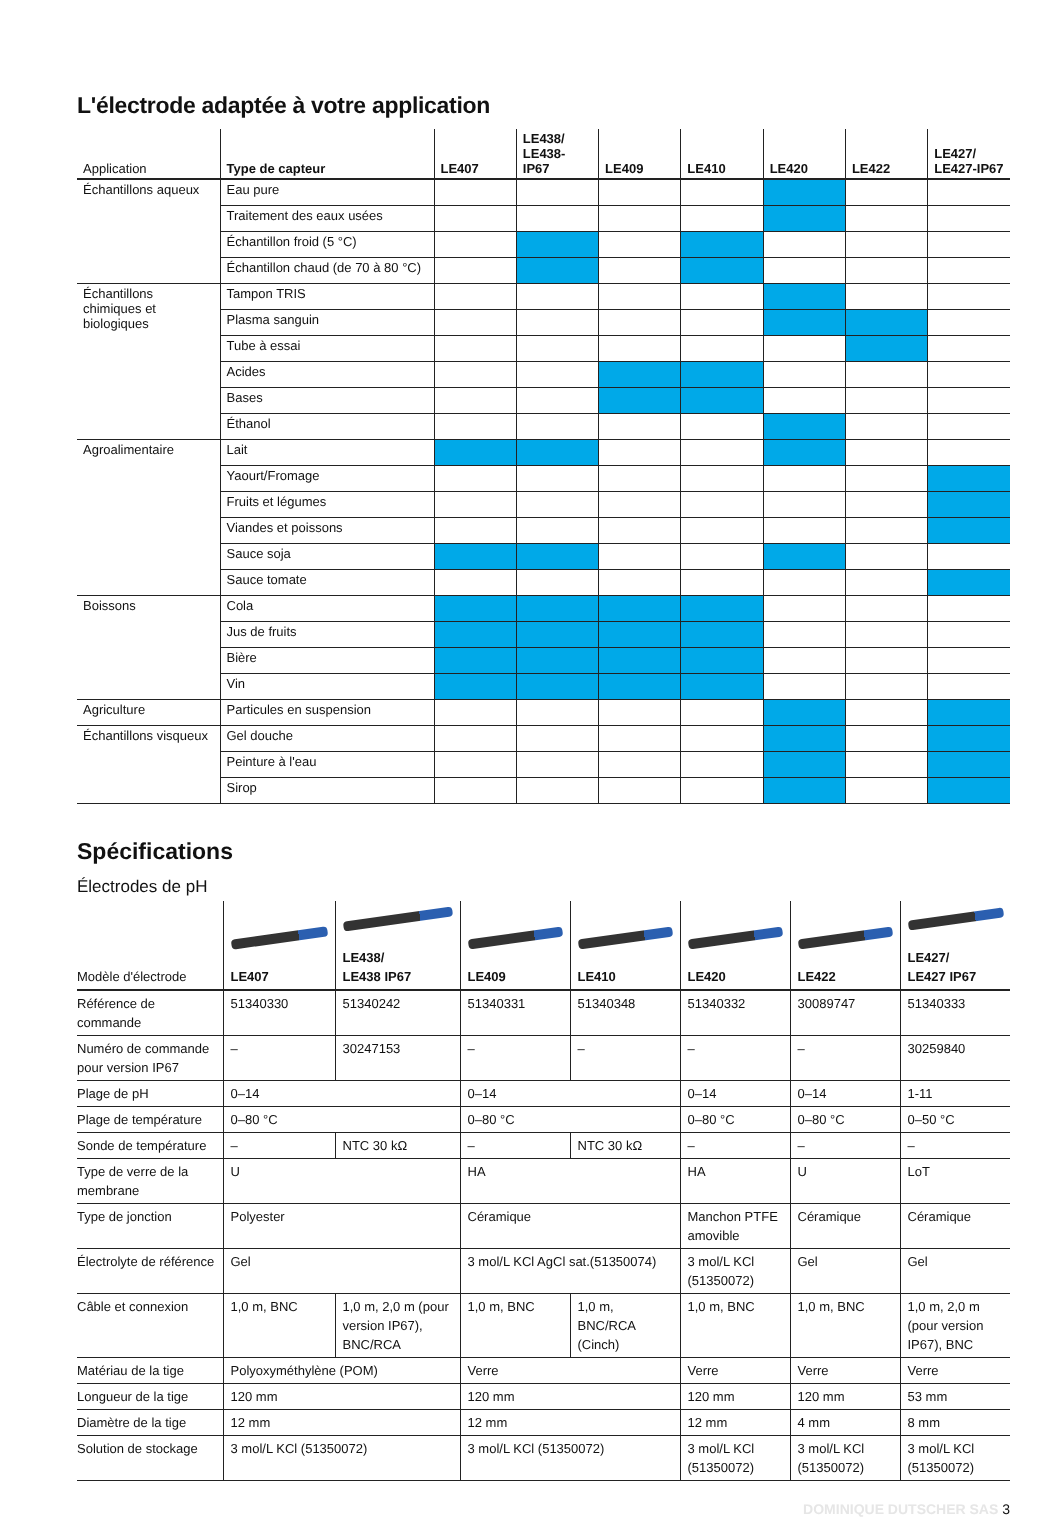L'électrode adaptée à votre application
| Application | Type de capteur | LE407 | LE438/ LE438-IP67 | LE409 | LE410 | LE420 | LE422 | LE427/ LE427-IP67 |
| --- | --- | --- | --- | --- | --- | --- | --- | --- |
| Échantillons aqueux | Eau pure | | | | | | | |
| | Traitement des eaux usées | | | | | | | |
| | Échantillon froid (5 °C) | | | | | | | |
| | Échantillon chaud (de 70 à 80 °C) | | | | | | | |
| Échantillons chimiques et biologiques | Tampon TRIS | | | | | | | |
| | Plasma sanguin | | | | | | | |
| | Tube à essai | | | | | | | |
| | Acides | | | | | | | |
| | Bases | | | | | | | |
| | Éthanol | | | | | | | |
| Agroalimentaire | Lait | | | | | | | |
| | Yaourt/Fromage | | | | | | | |
| | Fruits et légumes | | | | | | | |
| | Viandes et poissons | | | | | | | |
| | Sauce soja | | | | | | | |
| | Sauce tomate | | | | | | | |
| Boissons | Cola | | | | | | | |
| | Jus de fruits | | | | | | | |
| | Bière | | | | | | | |
| | Vin | | | | | | | |
| Agriculture | Particules en suspension | | | | | | | |
| Échantillons visqueux | Gel douche | | | | | | | |
| | Peinture à l'eau | | | | | | | |
| | Sirop | | | | | | | |
Spécifications
Électrodes de pH
| Modèle d'électrode | LE407 | LE438/ LE438 IP67 | LE409 | LE410 | LE420 | LE422 | LE427/ LE427 IP67 |
| --- | --- | --- | --- | --- | --- | --- | --- |
| Référence de commande | 51340330 | 51340242 | 51340331 | 51340348 | 51340332 | 30089747 | 51340333 |
| Numéro de commande pour version IP67 | – | 30247153 | – | – | – | – | 30259840 |
| Plage de pH | 0–14 | | 0–14 | | 0–14 | 0–14 | 1-11 |
| Plage de température | 0–80 °C | | 0–80 °C | | 0–80 °C | 0–80 °C | 0–50 °C |
| Sonde de température | – | NTC 30 kΩ | – | NTC 30 kΩ | – | – | – |
| Type de verre de la membrane | U | | HA | | HA | U | LoT |
| Type de jonction | Polyester | | Céramique | | Manchon PTFE amovible | Céramique | Céramique |
| Électrolyte de référence | Gel | | 3 mol/L KCl AgCl sat.(51350074) | | 3 mol/L KCl (51350072) | Gel | Gel |
| Câble et connexion | 1,0 m, BNC | 1,0 m, 2,0 m (pour version IP67), BNC/RCA | 1,0 m, BNC | 1,0 m, BNC/RCA (Cinch) | 1,0 m, BNC | 1,0 m, BNC | 1,0 m, 2,0 m (pour version IP67), BNC |
| Matériau de la tige | Polyoxyméthylène (POM) | | Verre | | Verre | Verre | Verre |
| Longueur de la tige | 120 mm | | 120 mm | | 120 mm | 120 mm | 53 mm |
| Diamètre de la tige | 12 mm | | 12 mm | | 12 mm | 4 mm | 8 mm |
| Solution de stockage | 3 mol/L KCl (51350072) | | 3 mol/L KCl (51350072) | | 3 mol/L KCl (51350072) | 3 mol/L KCl (51350072) | 3 mol/L KCl (51350072) |
DOMINIQUE DUTSCHER SAS 3